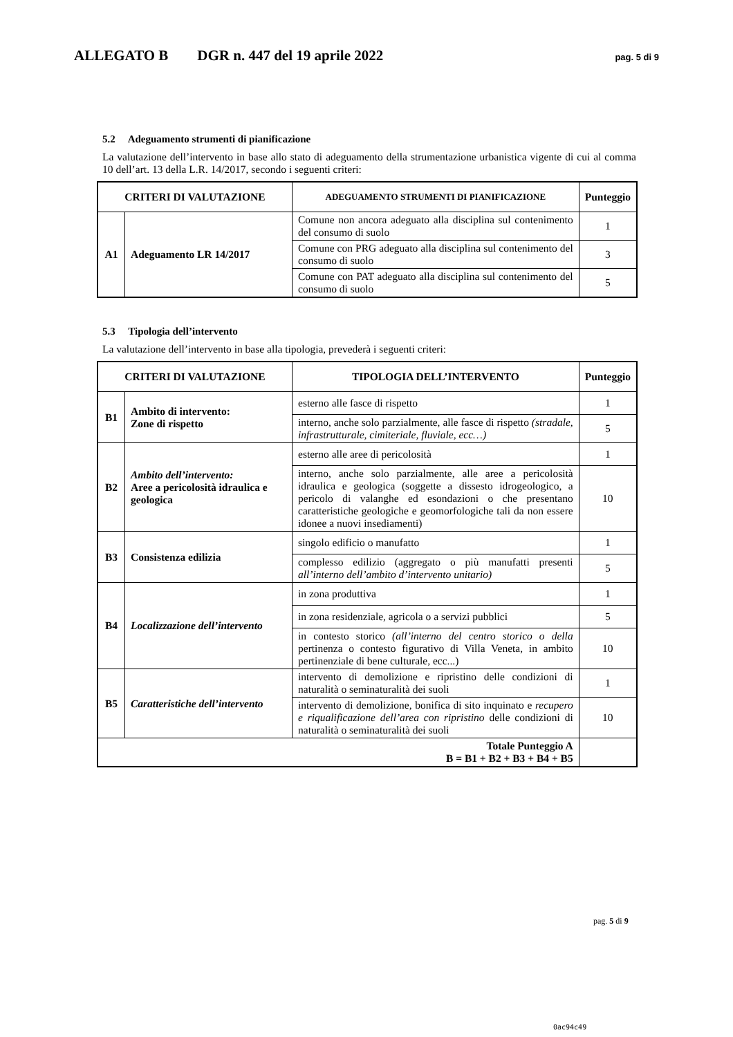ALLEGATO B DGR n. 447 del 19 aprile 2022 pag. 5 di 9
5.2 Adeguamento strumenti di pianificazione
La valutazione dell’intervento in base allo stato di adeguamento della strumentazione urbanistica vigente di cui al comma 10 dell’art. 13 della L.R. 14/2017, secondo i seguenti criteri:
| CRITERI DI VALUTAZIONE | | ADEGUAMENTO STRUMENTI DI PIANIFICAZIONE | Punteggio |
| --- | --- | --- | --- |
| A1 | Adeguamento LR 14/2017 | Comune non ancora adeguato alla disciplina sul contenimento del consumo di suolo | 1 |
| | | Comune con PRG adeguato alla disciplina sul contenimento del consumo di suolo | 3 |
| | | Comune con PAT adeguato alla disciplina sul contenimento del consumo di suolo | 5 |
5.3 Tipologia dell’intervento
La valutazione dell’intervento in base alla tipologia, prevederà i seguenti criteri:
| CRITERI DI VALUTAZIONE | | TIPOLOGIA DELL’INTERVENTO | Punteggio |
| --- | --- | --- | --- |
| B1 | Ambito di intervento: Zone di rispetto | esterno alle fasce di rispetto | 1 |
| | | interno, anche solo parzialmente, alle fasce di rispetto (stradale, infrastrutturale, cimiteriale, fluviale, ecc…) | 5 |
| B2 | Ambito dell’intervento: Aree a pericolosità idraulica e geologica | esterno alle aree di pericolosità | 1 |
| | | interno, anche solo parzialmente, alle aree a pericolosità idraulica e geologica (soggette a dissesto idrogeologico, a pericolo di valanghe ed esondazioni o che presentano caratteristiche geologiche e geomorfologiche tali da non essere idonee a nuovi insediamenti) | 10 |
| B3 | Consistenza edilizia | singolo edificio o manufatto | 1 |
| | | complesso edilizio (aggregato o più manufatti presenti all’interno dell’ambito d’intervento unitario) | 5 |
| B4 | Localizzazione dell’intervento | in zona produttiva | 1 |
| | | in zona residenziale, agricola o a servizi pubblici | 5 |
| | | in contesto storico (all’interno del centro storico o della pertinenza o contesto figurativo di Villa Veneta, in ambito pertinenziale di bene culturale, ecc...) | 10 |
| B5 | Caratteristiche dell’intervento | intervento di demolizione e ripristino delle condizioni di naturalità o seminaturalità dei suoli | 1 |
| | | intervento di demolizione, bonifica di sito inquinato e recupero e riqualificazione dell’area con ripristino delle condizioni di naturalità o seminaturalità dei suoli | 10 |
| Totale Punteggio A B = B1 + B2 + B3 + B4 + B5 | | | |
pag. 5 di 9
0ac94c49